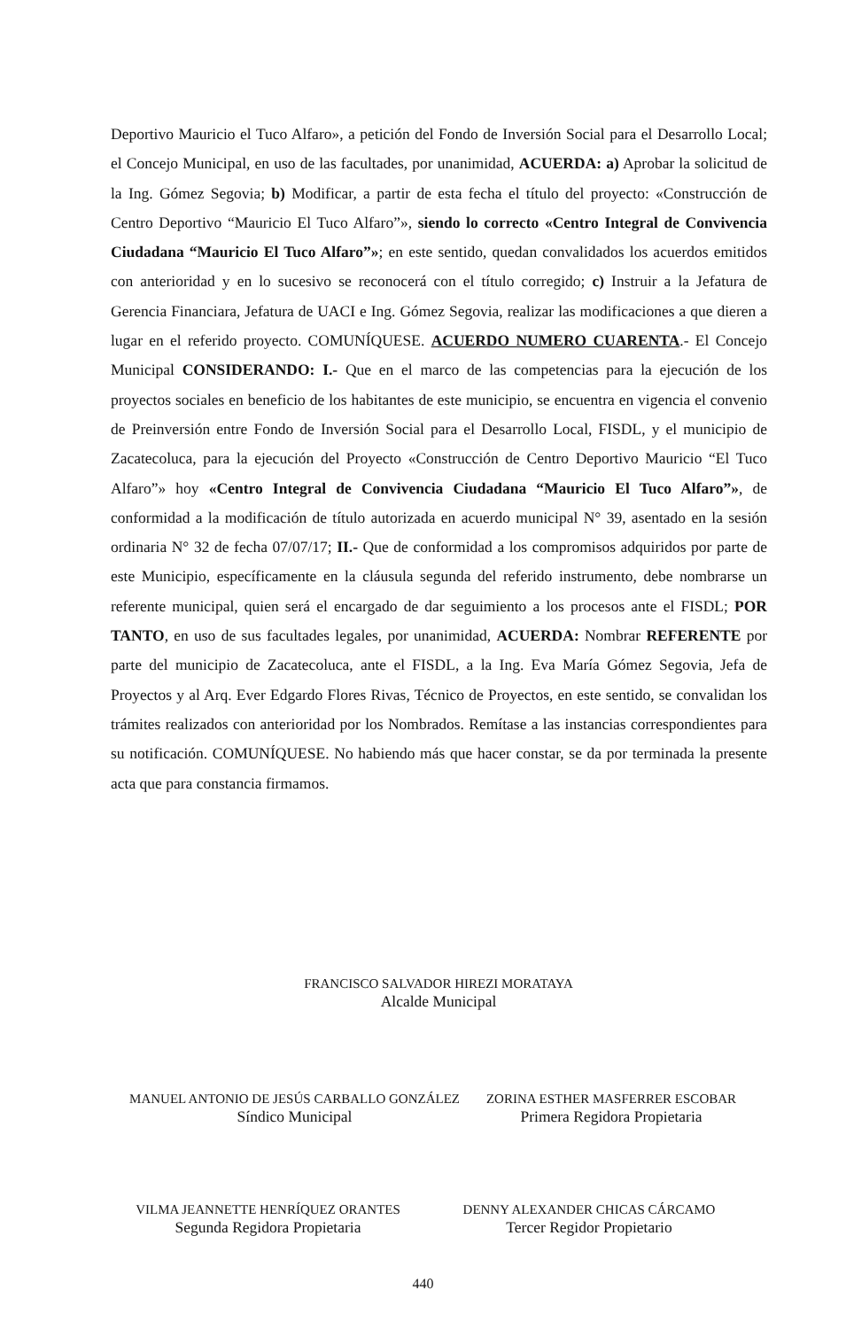Deportivo Mauricio el Tuco Alfaro», a petición del Fondo de Inversión Social para el Desarrollo Local; el Concejo Municipal, en uso de las facultades, por unanimidad, ACUERDA: a) Aprobar la solicitud de la Ing. Gómez Segovia; b) Modificar, a partir de esta fecha el título del proyecto: «Construcción de Centro Deportivo “Mauricio El Tuco Alfaro”», siendo lo correcto «Centro Integral de Convivencia Ciudadana “Mauricio El Tuco Alfaro”»; en este sentido, quedan convalidados los acuerdos emitidos con anterioridad y en lo sucesivo se reconocerá con el título corregido; c) Instruir a la Jefatura de Gerencia Financiara, Jefatura de UACI e Ing. Gómez Segovia, realizar las modificaciones a que dieren a lugar en el referido proyecto. COMUNÍQUESE. ACUERDO NUMERO CUARENTA.- El Concejo Municipal CONSIDERANDO: I.- Que en el marco de las competencias para la ejecución de los proyectos sociales en beneficio de los habitantes de este municipio, se encuentra en vigencia el convenio de Preinversión entre Fondo de Inversión Social para el Desarrollo Local, FISDL, y el municipio de Zacatecoluca, para la ejecución del Proyecto «Construcción de Centro Deportivo Mauricio “El Tuco Alfaro”» hoy «Centro Integral de Convivencia Ciudadana “Mauricio El Tuco Alfaro”», de conformidad a la modificación de título autorizada en acuerdo municipal N° 39, asentado en la sesión ordinaria N° 32 de fecha 07/07/17; II.- Que de conformidad a los compromisos adquiridos por parte de este Municipio, específicamente en la cláusula segunda del referido instrumento, debe nombrarse un referente municipal, quien será el encargado de dar seguimiento a los procesos ante el FISDL; POR TANTO, en uso de sus facultades legales, por unanimidad, ACUERDA: Nombrar REFERENTE por parte del municipio de Zacatecoluca, ante el FISDL, a la Ing. Eva María Gómez Segovia, Jefa de Proyectos y al Arq. Ever Edgardo Flores Rivas, Técnico de Proyectos, en este sentido, se convalidan los trámites realizados con anterioridad por los Nombrados. Remítase a las instancias correspondientes para su notificación. COMUNÍQUESE. No habiendo más que hacer constar, se da por terminada la presente acta que para constancia firmamos.
FRANCISCO SALVADOR HIREZI MORATAYA
Alcalde Municipal
MANUEL ANTONIO DE JESÚS CARBALLO GONZÁLEZ
Síndico Municipal
ZORINA ESTHER MASFERRER ESCOBAR
Primera Regidora Propietaria
VILMA JEANNETTE HENRÍQUEZ ORANTES
Segunda Regidora Propietaria
DENNY ALEXANDER CHICAS CÁRCAMO
Tercer Regidor Propietario
440